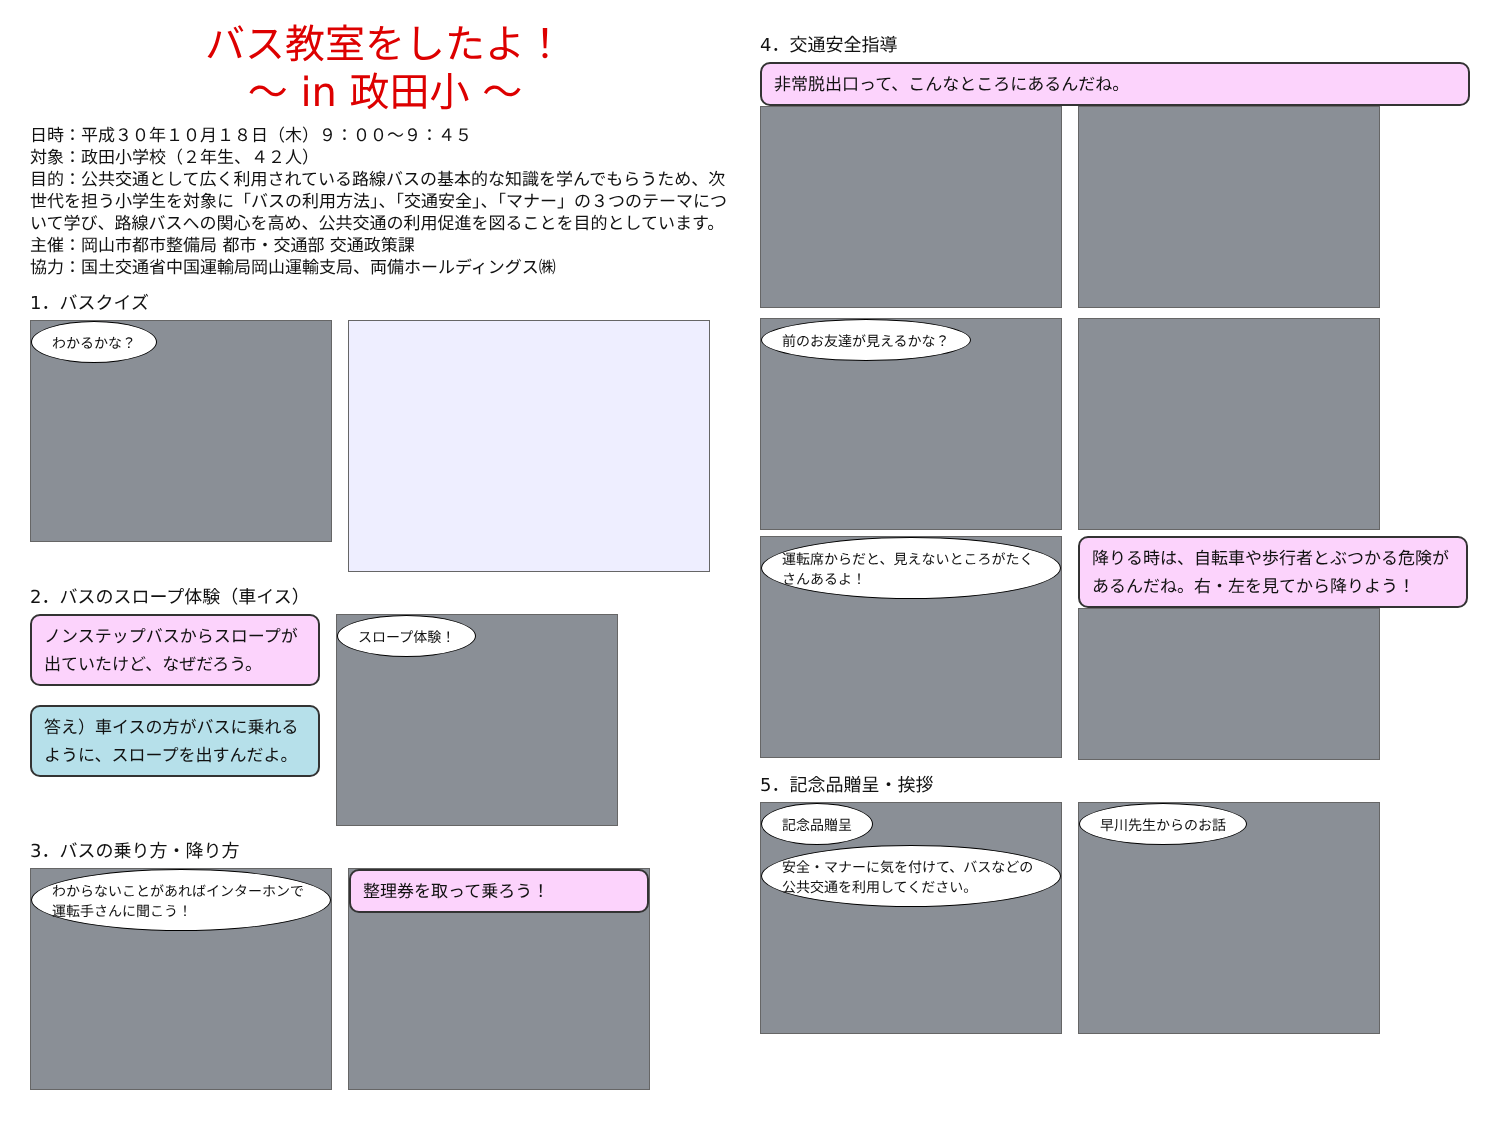バス教室をしたよ！
～ in 政田小 ～
日時：平成３０年１０月１８日（木）９：００～９：４５
対象：政田小学校（２年生、４２人）
目的：公共交通として広く利用されている路線バスの基本的な知識を学んでもらうため、次世代を担う小学生を対象に「バスの利用方法」、「交通安全」、「マナー」の３つのテーマについて学び、路線バスへの関心を高め、公共交通の利用促進を図ることを目的としています。
主催：岡山市都市整備局 都市・交通部 交通政策課
協力：国土交通省中国運輸局岡山運輸支局、両備ホールディングス㈱
1．バスクイズ
わかるかな？
2．バスのスロープ体験（車イス）
ノンステップバスからスロープが出ていたけど、なぜだろう。
答え）車イスの方がバスに乗れるように、スロープを出すんだよ。
スロープ体験！
3．バスの乗り方・降り方
わからないことがあればインターホンで運転手さんに聞こう！
整理券を取って乗ろう！
4．交通安全指導
非常脱出口って、こんなところにあるんだね。
前のお友達が見えるかな？
運転席からだと、見えないところがたくさんあるよ！
降りる時は、自転車や歩行者とぶつかる危険があるんだね。右・左を見てから降りよう！
5．記念品贈呈・挨拶
記念品贈呈 安全・マナーに気を付けて、バスなどの公共交通を利用してください。
早川先生からのお話